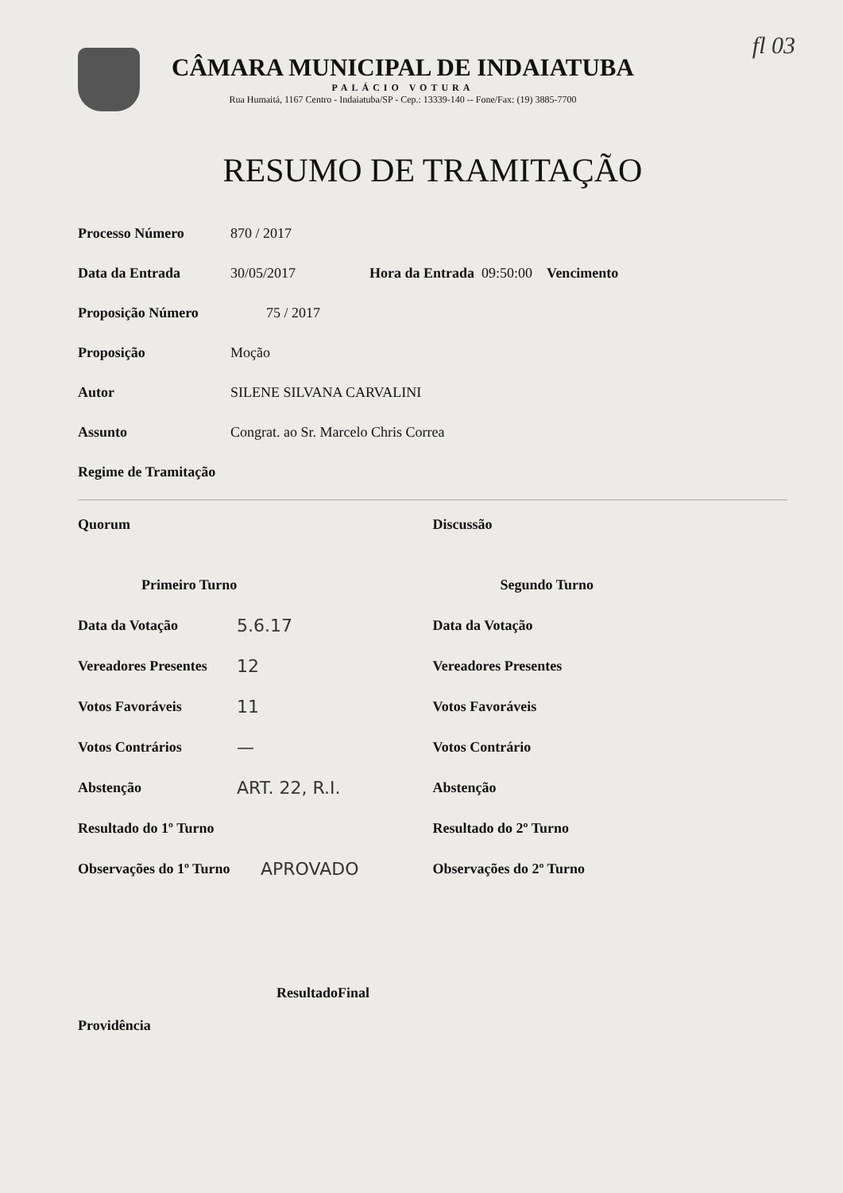fl 03
CÂMARA MUNICIPAL DE INDAIATUBA
PALÁCIO VOTURA
Rua Humaitá, 1167 Centro - Indaiatuba/SP - Cep.: 13339-140 -- Fone/Fax: (19) 3885-7700
RESUMO DE TRAMITAÇÃO
Processo Número 870 / 2017
Data da Entrada 30/05/2017 Hora da Entrada 09:50:00 Vencimento
Proposição Número 75 / 2017
Proposição Moção
Autor SILENE SILVANA CARVALINI
Assunto Congrat. ao Sr. Marcelo Chris Correa
Regime de Tramitação
Quorum Discussão
Primeiro Turno
Data da Votação 5.6.17
Vereadores Presentes 12
Votos Favoráveis 11
Votos Contrários —
Abstenção ART. 22, R.I.
Resultado do 1º Turno
Observações do 1º Turno APROVADO
Segundo Turno
Data da Votação
Vereadores Presentes
Votos Favoráveis
Votos Contrário
Abstenção
Resultado do 2º Turno
Observações do 2º Turno
ResultadoFinal
Providência